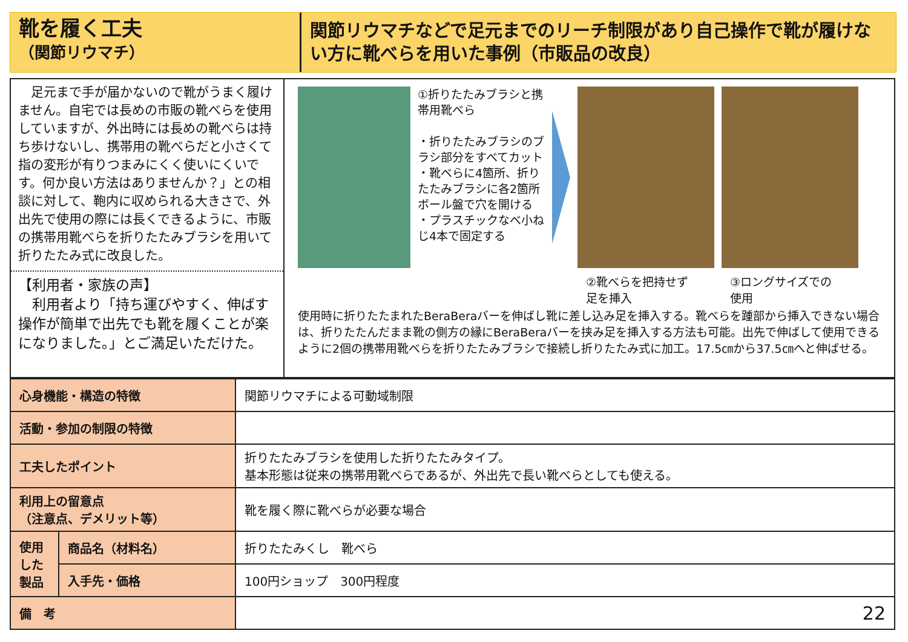靴を履く工夫
（関節リウマチ）
関節リウマチなどで足元までのリーチ制限があり自己操作で靴が履けない方に靴べらを用いた事例（市販品の改良）
　足元まで手が届かないので靴がうまく履けません。自宅では長めの市販の靴べらを使用していますが、外出時には長めの靴べらは持ち歩けないし、携帯用の靴べらだと小さくて指の変形が有りつまみにくく使いにくいです。何か良い方法はありませんか？」との相談に対して、鞄内に収められる大きさで、外出先で使用の際には長くできるように、市販の携帯用靴べらを折りたたみブラシを用いて折りたたみ式に改良した。
【利用者・家族の声】
　利用者より「持ち運びやすく、伸ばす操作が簡単で出先でも靴を履くことが楽になりました。」とご満足いただけた。
①折りたたみブラシと携帯用靴べら
・折りたたみブラシのブラシ部分をすべてカット
・靴べらに4箇所、折りたたみブラシに各2箇所ボール盤で穴を開ける
・プラスチックなべ小ねじ4本で固定する
②靴べらを把持せず
足を挿入
③ロングサイズでの
使用
使用時に折りたたまれたBeraBeraバーを伸ばし靴に差し込み足を挿入する。靴べらを踵部から挿入できない場合は、折りたたんだまま靴の側方の縁にBeraBeraバーを挟み足を挿入する方法も可能。出先で伸ばして使用できるように2個の携帯用靴べらを折りたたみブラシで接続し折りたたみ式に加工。17.5㎝から37.5㎝へと伸ばせる。
| 心身機能・構造の特徴 | | 関節リウマチによる可動域制限 |
| 活動・参加の制限の特徴 | | |
| 工夫したポイント | | 折りたたみブラシを使用した折りたたみタイプ。 基本形態は従来の携帯用靴べらであるが、外出先で長い靴べらとしても使える。 |
| 利用上の留意点 （注意点、デメリット等） | | 靴を履く際に靴べらが必要な場合 |
| 使用した製品 | 商品名（材料名） | 折りたたみくし 靴べら |
| | 入手先・価格 | 100円ショップ 300円程度 |
| 備 考 | | 22 |